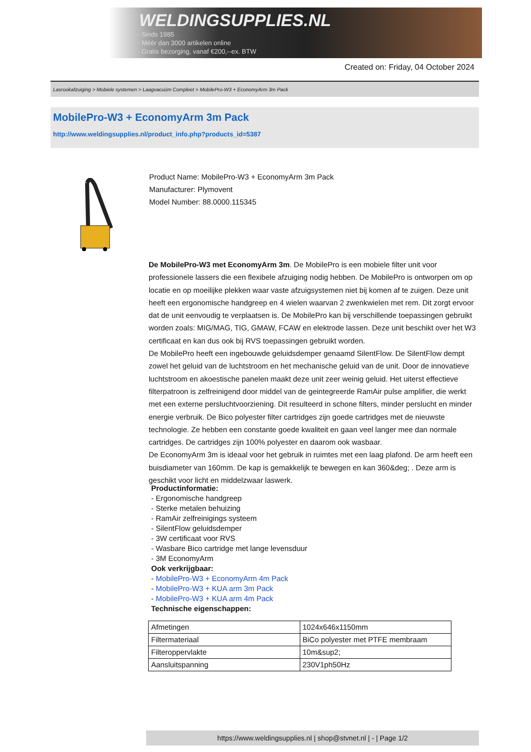WELDINGSUPPLIES.NL
- Sinds 1985
- Méér dan 3000 artikelen online
- Gratis bezorging, vanaf €200,--ex. BTW
Created on: Friday, 04 October 2024
Lasrookafzuiging > Mobiele systemen > Laagvacuüm Compleet > MobilePro-W3 + EconomyArm 3m Pack
MobilePro-W3 + EconomyArm 3m Pack
http://www.weldingsupplies.nl/product_info.php?products_id=5387
Product Name: MobilePro-W3 + EconomyArm 3m Pack
Manufacturer: Plymovent
Model Number: 88.0000.115345
De MobilePro-W3 met EconomyArm 3m. De MobilePro is een mobiele filter unit voor professionele lassers die een flexibele afzuiging nodig hebben. De MobilePro is ontworpen om op locatie en op moeilijke plekken waar vaste afzuigsystemen niet bij komen af te zuigen. Deze unit heeft een ergonomische handgreep en 4 wielen waarvan 2 zwenkwielen met rem. Dit zorgt ervoor dat de unit eenvoudig te verplaatsen is. De MobilePro kan bij verschillende toepassingen gebruikt worden zoals: MIG/MAG, TIG, GMAW, FCAW en elektrode lassen. Deze unit beschikt over het W3 certificaat en kan dus ook bij RVS toepassingen gebruikt worden.
De MobilePro heeft een ingebouwde geluidsdemper genaamd SilentFlow. De SilentFlow dempt zowel het geluid van de luchtstroom en het mechanische geluid van de unit. Door de innovatieve luchtstroom en akoestische panelen maakt deze unit zeer weinig geluid. Het uiterst effectieve filterpatroon is zelfreinigend door middel van de geintegreerde RamAir pulse amplifier, die werkt met een externe persluchtvoorziening. Dit resulteerd in schone filters, minder perslucht en minder energie verbruik. De Bico polyester filter cartridges zijn goede cartridges met de nieuwste technologie. Ze hebben een constante goede kwaliteit en gaan veel langer mee dan normale cartridges. De cartridges zijn 100% polyester en daarom ook wasbaar.
De EconomyArm 3m is ideaal voor het gebruik in ruimtes met een laag plafond. De arm heeft een buisdiameter van 160mm. De kap is gemakkelijk te bewegen en kan 360&deg; . Deze arm is geschikt voor licht en middelzwaar laswerk.
Productinformatie:
- Ergonomische handgreep
- Sterke metalen behuizing
- RamAir zelfreinigings systeem
- SilentFlow geluidsdemper
- 3W certificaat voor RVS
- Wasbare Bico cartridge met lange levensduur
- 3M EconomyArm
Ook verkrijgbaar:
- MobilePro-W3 + EconomyArm 4m Pack
- MobilePro-W3 + KUA arm 3m Pack
- MobilePro-W3 + KUA arm 4m Pack
Technische eigenschappen:
| Afmetingen | 1024x646x1150mm |
| Filtermateriaal | BiCo polyester met PTFE membraam |
| Filteroppervlakte | 10m&sup2; |
| Aansluitspanning | 230V1ph50Hz |
https://www.weldingsupplies.nl | shop@stvnet.nl | - | Page 1/2